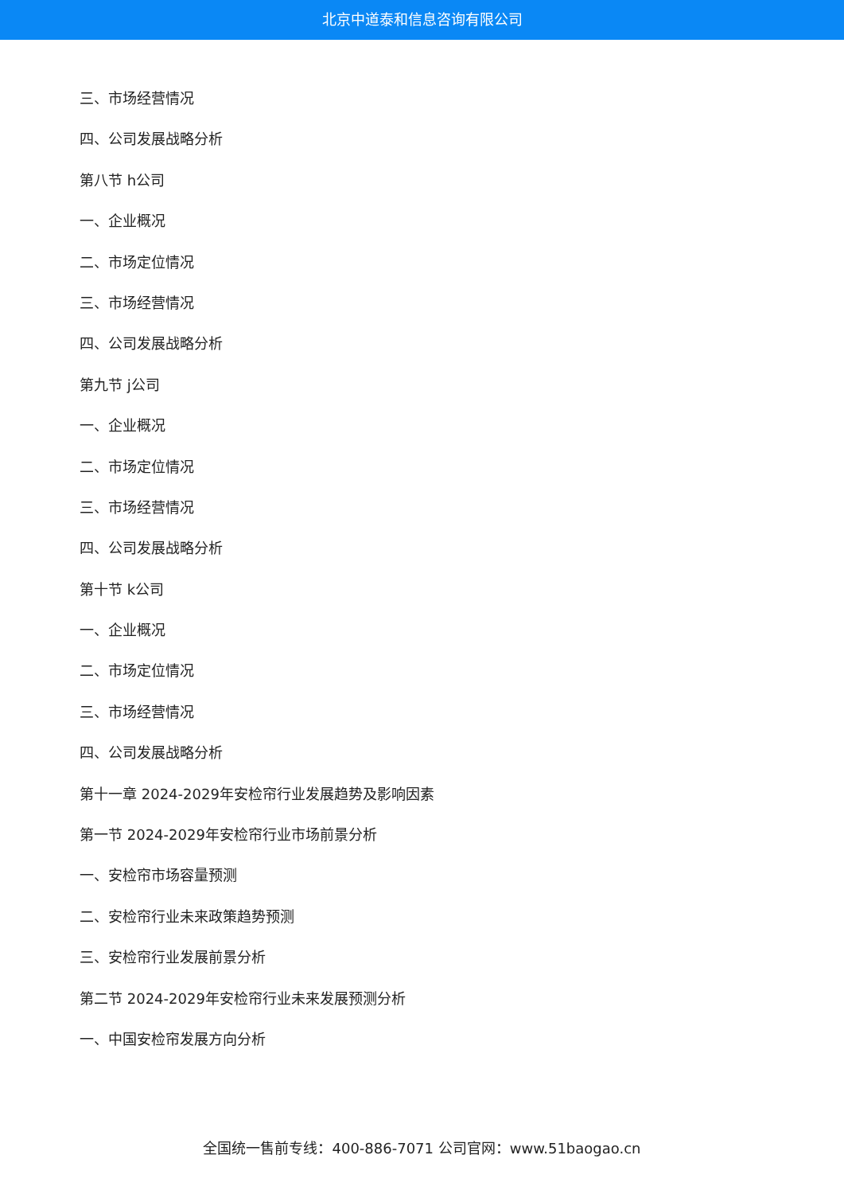北京中道泰和信息咨询有限公司
三、市场经营情况
四、公司发展战略分析
第八节 h公司
一、企业概况
二、市场定位情况
三、市场经营情况
四、公司发展战略分析
第九节 j公司
一、企业概况
二、市场定位情况
三、市场经营情况
四、公司发展战略分析
第十节 k公司
一、企业概况
二、市场定位情况
三、市场经营情况
四、公司发展战略分析
第十一章 2024-2029年安检帘行业发展趋势及影响因素
第一节 2024-2029年安检帘行业市场前景分析
一、安检帘市场容量预测
二、安检帘行业未来政策趋势预测
三、安检帘行业发展前景分析
第二节 2024-2029年安检帘行业未来发展预测分析
一、中国安检帘发展方向分析
全国统一售前专线：400-886-7071 公司官网：www.51baogao.cn